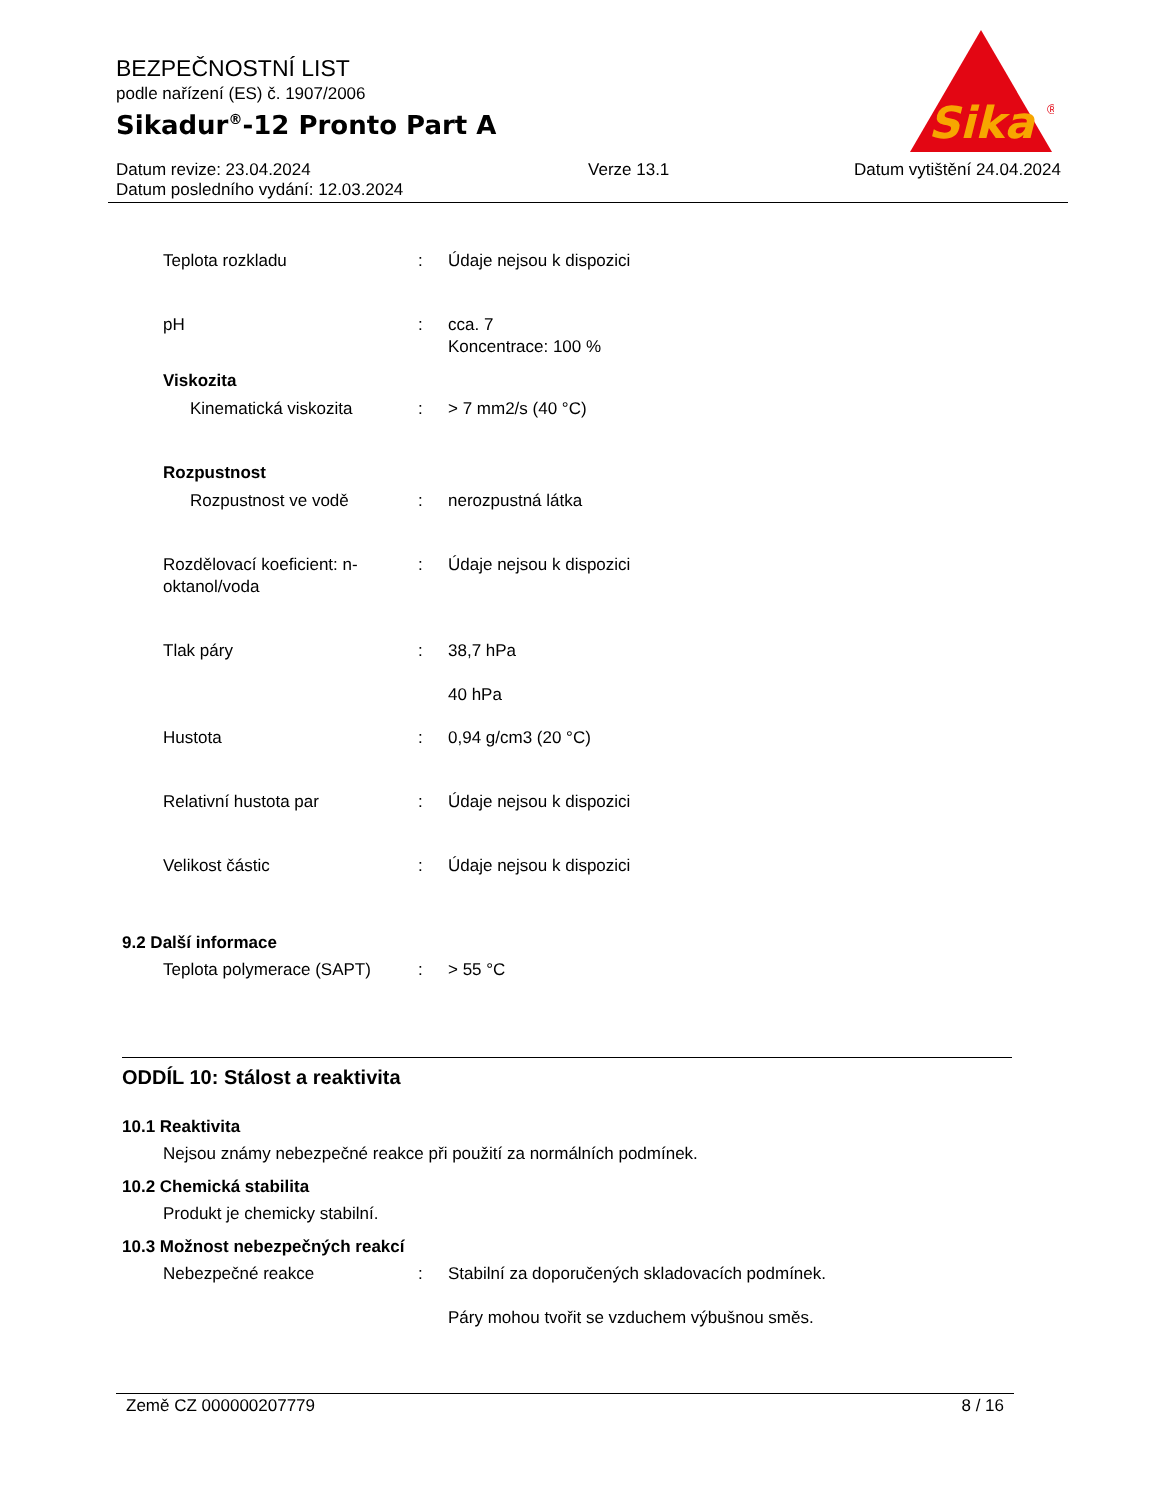BEZPEČNOSTNÍ LIST
podle nařízení (ES) č. 1907/2006
Sikadur<sup>®</sup>-12 Pronto Part A
Datum revize: 23.04.2024
Datum posledního vydání: 12.03.2024
Verze 13.1 Datum vytištění 24.04.2024
Sika
®
Teplota rozkladu : Údaje nejsou k dispozici
pH : cca. 7
Koncentrace: 100 %
Viskozita
Kinematická viskozita : > 7 mm2/s (40 °C)
Rozpustnost
Rozpustnost ve vodě : nerozpustná látka
Rozdělovací koeficient: n-oktanol/voda
: Údaje nejsou k dispozici
Tlak páry : 38,7 hPa
40 hPa
Hustota : 0,94 g/cm3 (20 °C)
Relativní hustota par : Údaje nejsou k dispozici
Velikost částic : Údaje nejsou k dispozici
9.2 Další informace
Teplota polymerace (SAPT) : > 55 °C
ODDÍL 10: Stálost a reaktivita
10.1 Reaktivita
Nejsou známy nebezpečné reakce při použití za normálních podmínek.
10.2 Chemická stabilita
Produkt je chemicky stabilní.
10.3 Možnost nebezpečných reakcí
Nebezpečné reakce : Stabilní za doporučených skladovacích podmínek.
Páry mohou tvořit se vzduchem výbušnou směs.
Země CZ 000000207779 8 / 16